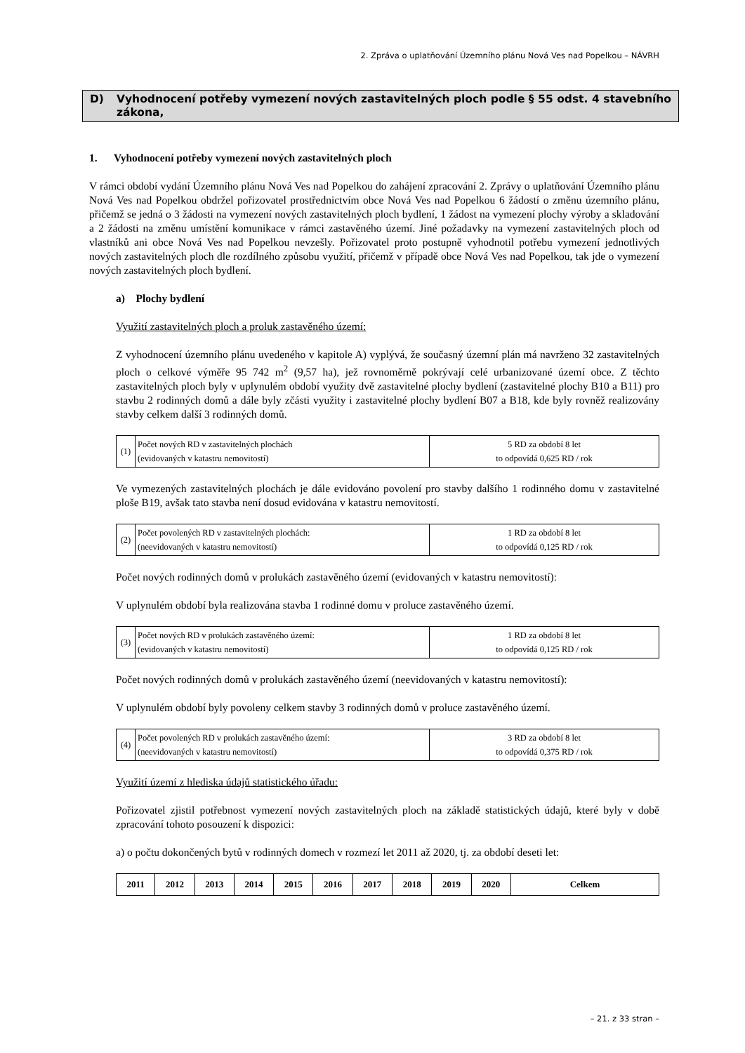2. Zpráva o uplatňování Územního plánu Nová Ves nad Popelkou – NÁVRH
D) Vyhodnocení potřeby vymezení nových zastavitelných ploch podle § 55 odst. 4 stavebního zákona,
1. Vyhodnocení potřeby vymezení nových zastavitelných ploch
V rámci období vydání Územního plánu Nová Ves nad Popelkou do zahájení zpracování 2. Zprávy o uplatňování Územního plánu Nová Ves nad Popelkou obdržel pořizovatel prostřednictvím obce Nová Ves nad Popelkou 6 žádostí o změnu územního plánu, přičemž se jedná o 3 žádosti na vymezení nových zastavitelných ploch bydlení, 1 žádost na vymezení plochy výroby a skladování a 2 žádosti na změnu umístění komunikace v rámci zastavěného území. Jiné požadavky na vymezení zastavitelných ploch od vlastníků ani obce Nová Ves nad Popelkou nevzešly. Pořizovatel proto postupně vyhodnotil potřebu vymezení jednotlivých nových zastavitelných ploch dle rozdílného způsobu využití, přičemž v případě obce Nová Ves nad Popelkou, tak jde o vymezení nových zastavitelných ploch bydlení.
a) Plochy bydlení
Využití zastavitelných ploch a proluk zastavěného území:
Z vyhodnocení územního plánu uvedeného v kapitole A) vyplývá, že současný územní plán má navrženo 32 zastavitelných ploch o celkové výměře 95 742 m<sup>2</sup> (9,57 ha), jež rovnoměrně pokrývají celé urbanizované území obce. Z těchto zastavitelných ploch byly v uplynulém období využity dvě zastavitelné plochy bydlení (zastavitelné plochy B10 a B11) pro stavbu 2 rodinných domů a dále byly zčásti využity i zastavitelné plochy bydlení B07 a B18, kde byly rovněž realizovány stavby celkem další 3 rodinných domů.
| (1) | Počet nových RD v zastavitelných plochách (evidovaných v katastru nemovitostí) | 5 RD za období 8 let to odpovídá 0,625 RD / rok |
Ve vymezených zastavitelných plochách je dále evidováno povolení pro stavby dalšího 1 rodinného domu v zastavitelné ploše B19, avšak tato stavba není dosud evidována v katastru nemovitostí.
| (2) | Počet povolených RD v zastavitelných plochách: (neevidovaných v katastru nemovitostí) | 1 RD za období 8 let to odpovídá 0,125 RD / rok |
Počet nových rodinných domů v prolukách zastavěného území (evidovaných v katastru nemovitostí):
V uplynulém období byla realizována stavba 1 rodinné domu v proluce zastavěného území.
| (3) | Počet nových RD v prolukách zastavěného území: (evidovaných v katastru nemovitostí) | 1 RD za období 8 let to odpovídá 0,125 RD / rok |
Počet nových rodinných domů v prolukách zastavěného území (neevidovaných v katastru nemovitostí):
V uplynulém období byly povoleny celkem stavby 3 rodinných domů v proluce zastavěného území.
| (4) | Počet povolených RD v prolukách zastavěného území: (neevidovaných v katastru nemovitostí) | 3 RD za období 8 let to odpovídá 0,375 RD / rok |
Využití území z hlediska údajů statistického úřadu:
Pořizovatel zjistil potřebnost vymezení nových zastavitelných ploch na základě statistických údajů, které byly v době zpracování tohoto posouzení k dispozici:
a) o počtu dokončených bytů v rodinných domech v rozmezí let 2011 až 2020, tj. za období deseti let:
| 2011 | 2012 | 2013 | 2014 | 2015 | 2016 | 2017 | 2018 | 2019 | 2020 | Celkem |
– 21. z 33 stran –